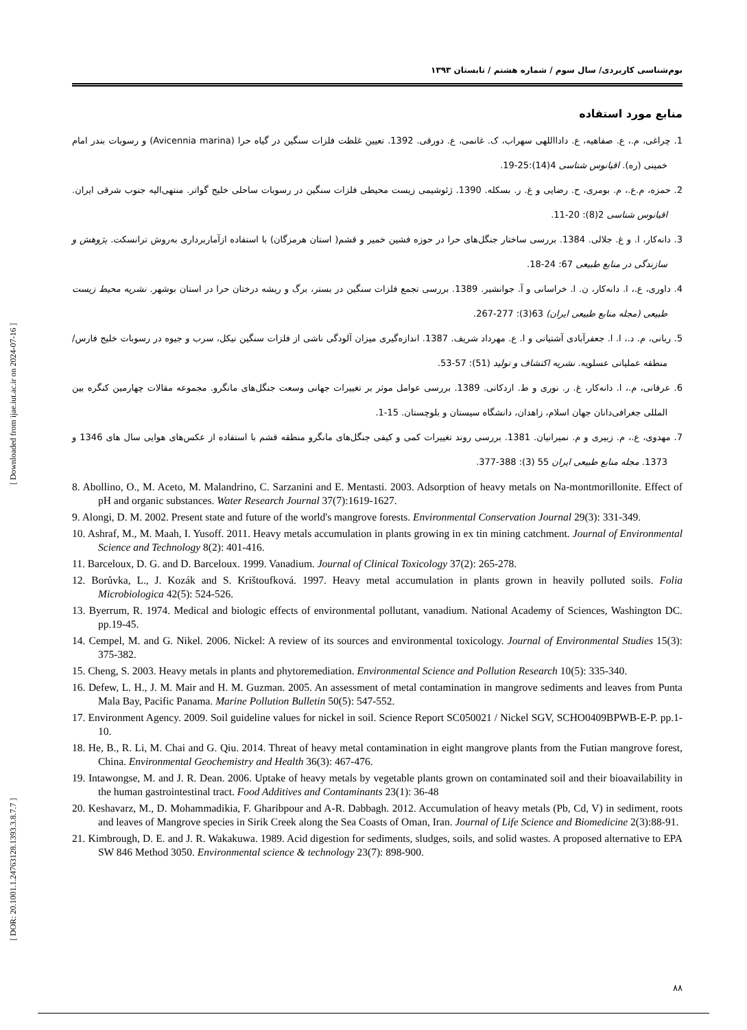[ DOR: 20.1001.1.24763128.1393.3.8.7.7 ] [ Downloaded from ijae.iut.ac.ir on 2024-07-16 ]
بوم‌شناسی کاربردی/ سال سوم / شماره هشتم / تابستان ۱۳۹۳
منابع مورد استفاده
1. چراغی، م.، ع. صفاهیه، ع. دادااللهی سهراب، ک. غانمی، ع. دورقی. 1392. تعیین غلظت فلزات سنگین در گیاه حرا (Avicennia marina) و رسوبات بندر امام خمینی (ره). اقیانوس شناسی 4(14):25-19.
2. حمزه، م.ع.، م. بومری، ح. رضایی و غ. ر. بسکله. 1390. ژئوشیمی زیست محیطی فلزات سنگین در رسوبات ساحلی خلیج گواتر. منتهی‌الیه جنوب شرقی ایران. اقیانوس شناسی 2(8): 20-11.
3. دانه‌کار، ا. و غ. جلالی. 1384. بررسی ساختار جنگل‌های حرا در حوزه فشین خمیر و قشم( استان هرمزگان) با استفاده ازآماربرداری به‌روش ترانسکت. پژوهش و سازندگی در منابع طبیعی 67: 24-18.
4. داوری، ع.، ا. دانه‌کار، ن. ا. خراسانی و آ. جوانشیر. 1389. بررسی تجمع فلزات سنگین در بستر، برگ و ریشه درختان حرا در استان بوشهر. نشریه محیط زیست طبیعی (مجله منابع طبیعی ایران) 63(3): 277-267.
5. ربانی، م. د.، ا. ا. جعفرآبادی آشتیانی و ا. ع. مهرداد شریف. 1387. اندازه‌گیری میزان آلودگی ناشی از فلزات سنگین نیکل، سرب و جیوه در رسوبات خلیج فارس/ منطقه عملیاتی عسلویه. نشریه اکتشاف و تولید (51): 57-53.
6. عرفانی، م.، ا. دانه‌کار، غ. ر. نوری و ط. اردکانی. 1389. بررسی عوامل موثر بر تغییرات جهانی وسعت جنگل‌های مانگرو. مجموعه مقالات چهارمین کنگره بین المللی جغرافی‌دانان جهان اسلام، زاهدان، دانشگاه سیستان و بلوچستان. 15-1.
7. مهدوی، ع.، م. زبیری و م. نمیرانیان. 1381. بررسی روند تغییرات کمی و کیفی جنگل‌های مانگرو منطقه قشم با استفاده از عکس‌های هوایی سال های 1346 و 1373. مجله منابع طبیعی ایران 55 (3): 388-377.
8. Abollino, O., M. Aceto, M. Malandrino, C. Sarzanini and E. Mentasti. 2003. Adsorption of heavy metals on Na-montmorillonite. Effect of pH and organic substances. Water Research Journal 37(7):1619-1627.
9. Alongi, D. M. 2002. Present state and future of the world's mangrove forests. Environmental Conservation Journal 29(3): 331-349.
10. Ashraf, M., M. Maah, I. Yusoff. 2011. Heavy metals accumulation in plants growing in ex tin mining catchment. Journal of Environmental Science and Technology 8(2): 401-416.
11. Barceloux, D. G. and D. Barceloux. 1999. Vanadium. Journal of Clinical Toxicology 37(2): 265-278.
12. Borůvka, L., J. Kozák and S. Krištoufková. 1997. Heavy metal accumulation in plants grown in heavily polluted soils. Folia Microbiologica 42(5): 524-526.
13. Byerrum, R. 1974. Medical and biologic effects of environmental pollutant, vanadium. National Academy of Sciences, Washington DC. pp.19-45.
14. Cempel, M. and G. Nikel. 2006. Nickel: A review of its sources and environmental toxicology. Journal of Environmental Studies 15(3): 375-382.
15. Cheng, S. 2003. Heavy metals in plants and phytoremediation. Environmental Science and Pollution Research 10(5): 335-340.
16. Defew, L. H., J. M. Mair and H. M. Guzman. 2005. An assessment of metal contamination in mangrove sediments and leaves from Punta Mala Bay, Pacific Panama. Marine Pollution Bulletin 50(5): 547-552.
17. Environment Agency. 2009. Soil guideline values for nickel in soil. Science Report SC050021 / Nickel SGV, SCHO0409BPWB-E-P. pp.1-10.
18. He, B., R. Li, M. Chai and G. Qiu. 2014. Threat of heavy metal contamination in eight mangrove plants from the Futian mangrove forest, China. Environmental Geochemistry and Health 36(3): 467-476.
19. Intawongse, M. and J. R. Dean. 2006. Uptake of heavy metals by vegetable plants grown on contaminated soil and their bioavailability in the human gastrointestinal tract. Food Additives and Contaminants 23(1): 36-48
20. Keshavarz, M., D. Mohammadikia, F. Gharibpour and A-R. Dabbagh. 2012. Accumulation of heavy metals (Pb, Cd, V) in sediment, roots and leaves of Mangrove species in Sirik Creek along the Sea Coasts of Oman, Iran. Journal of Life Science and Biomedicine 2(3):88-91.
21. Kimbrough, D. E. and J. R. Wakakuwa. 1989. Acid digestion for sediments, sludges, soils, and solid wastes. A proposed alternative to EPA SW 846 Method 3050. Environmental science & technology 23(7): 898-900.
۸۸